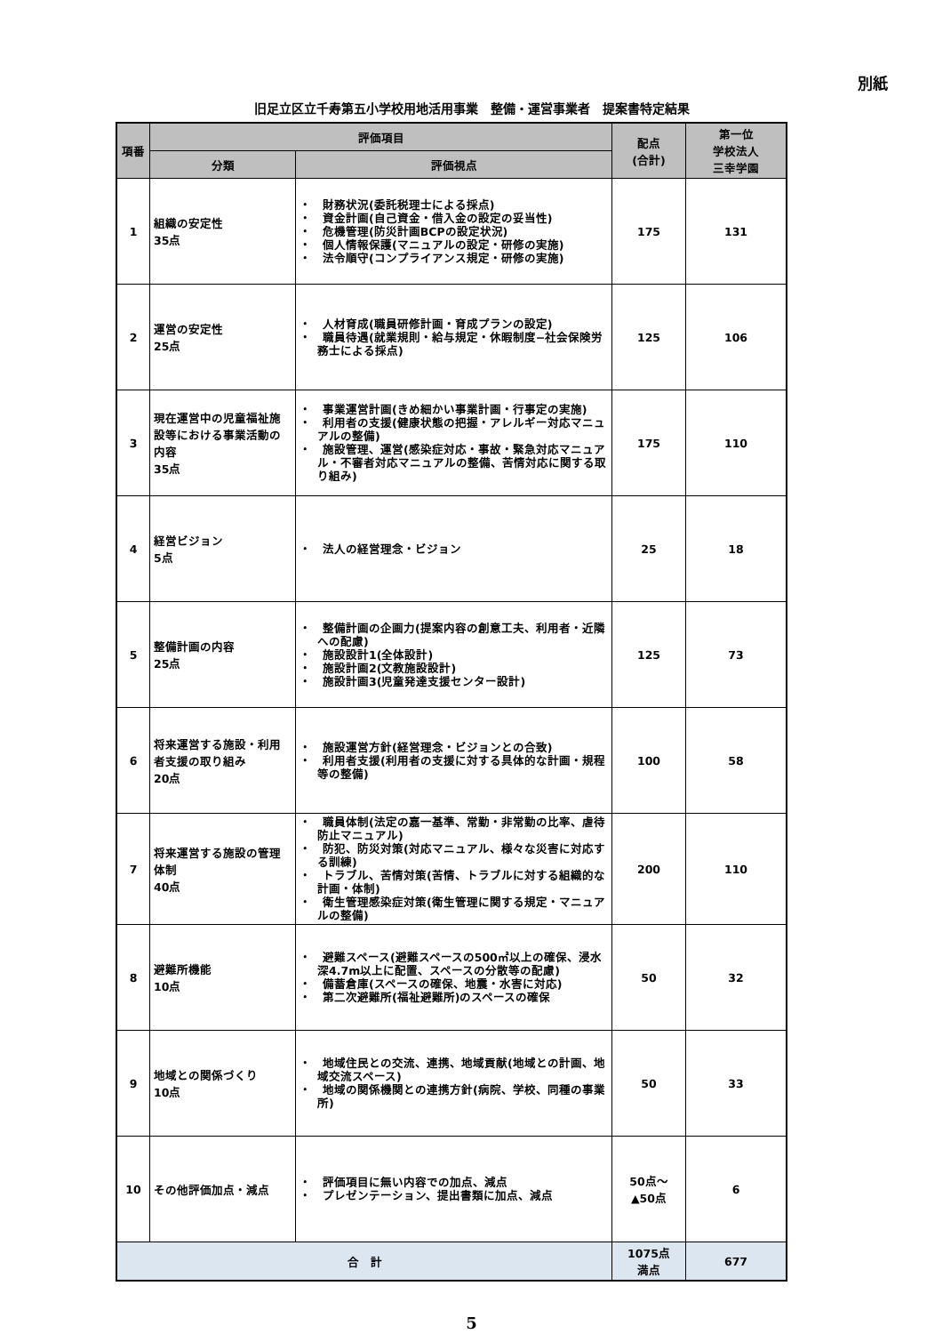別紙
旧足立区立千寿第五小学校用地活用事業　整備・運営事業者　提案書特定結果
| 項番 | 評価項目 | | 配点 (合計) | 第一位 学校法人 三幸学園 |
| --- | --- | --- | --- | --- |
| | 分類 | 評価視点 | | |
| 1 | 組織の安定性 35点 | ・ 財務状況(委託税理士による採点) ・ 資金計画(自己資金・借入金の設定の妥当性) ・ 危機管理(防災計画BCPの設定状況) ・ 個人情報保護(マニュアルの設定・研修の実施) ・ 法令順守(コンプライアンス規定・研修の実施) | 175 | 131 |
| 2 | 運営の安定性 25点 | ・ 人材育成(職員研修計画・育成プランの設定) ・ 職員待遇(就業規則・給与規定・休暇制度−社会保険労務士による採点) | 125 | 106 |
| 3 | 現在運営中の児童福祉施設等における事業活動の内容 35点 | ・ 事業運営計画(きめ細かい事業計画・行事定の実施) ・ 利用者の支援(健康状態の把握・アレルギー対応マニュアルの整備) ・ 施設管理、運営(感染症対応・事故・緊急対応マニュアル・不審者対応マニュアルの整備、苦情対応に関する取り組み) | 175 | 110 |
| 4 | 経営ビジョン 5点 | ・ 法人の経営理念・ビジョン | 25 | 18 |
| 5 | 整備計画の内容 25点 | ・ 整備計画の企画力(提案内容の創意工夫、利用者・近隣への配慮) ・ 施設設計1(全体設計) ・ 施設計画2(文教施設設計) ・ 施設計画3(児童発達支援センター設計) | 125 | 73 |
| 6 | 将来運営する施設・利用者支援の取り組み 20点 | ・ 施設運営方針(経営理念・ビジョンとの合致) ・ 利用者支援(利用者の支援に対する具体的な計画・規程等の整備) | 100 | 58 |
| 7 | 将来運営する施設の管理体制 40点 | ・ 職員体制(法定の嘉一基準、常勤・非常勤の比率、虐待防止マニュアル) ・ 防犯、防災対策(対応マニュアル、様々な災害に対応する訓練) ・ トラブル、苦情対策(苦情、トラブルに対する組織的な計画・体制) ・ 衛生管理感染症対策(衛生管理に関する規定・マニュアルの整備) | 200 | 110 |
| 8 | 避難所機能 10点 | ・ 避難スペース(避難スペースの500㎡以上の確保、浸水深4.7m以上に配置、スペースの分散等の配慮) ・ 備蓄倉庫(スペースの確保、地震・水害に対応) ・ 第二次避難所(福祉避難所)のスペースの確保 | 50 | 32 |
| 9 | 地域との関係づくり 10点 | ・ 地域住民との交流、連携、地域貢献(地域との計画、地域交流スペース) ・ 地域の関係機関との連携方針(病院、学校、同種の事業所) | 50 | 33 |
| 10 | その他評価加点・減点 | ・ 評価項目に無い内容での加点、減点 ・ プレゼンテーション、提出書類に加点、減点 | 50点～ ▲50点 | 6 |
| 合 計 | | | 1075点 満点 | 677 |
5